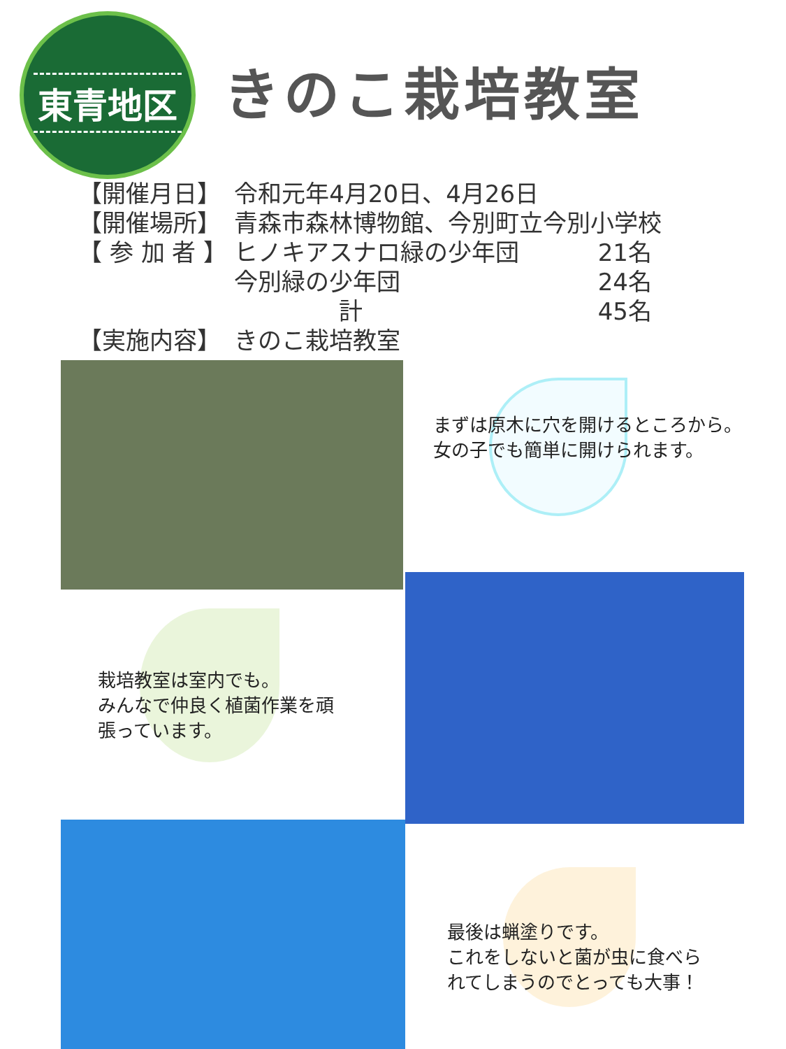東青地区
きのこ栽培教室
| 【開催月日】 | 令和元年4月20日、4月26日 | |
| 【開催場所】 | 青森市森林博物館、今別町立今別小学校 | |
| 【 参 加 者 】 | ヒノキアスナロ緑の少年団 | 21名 |
| | 今別緑の少年団 | 24名 |
| | 計 | 45名 |
| 【実施内容】 | きのこ栽培教室 | |
まずは原木に穴を開けるところから。
女の子でも簡単に開けられます。
栽培教室は室内でも。
みんなで仲良く植菌作業を頑
張っています。
最後は蝋塗りです。
これをしないと菌が虫に食べら
れてしまうのでとっても大事！